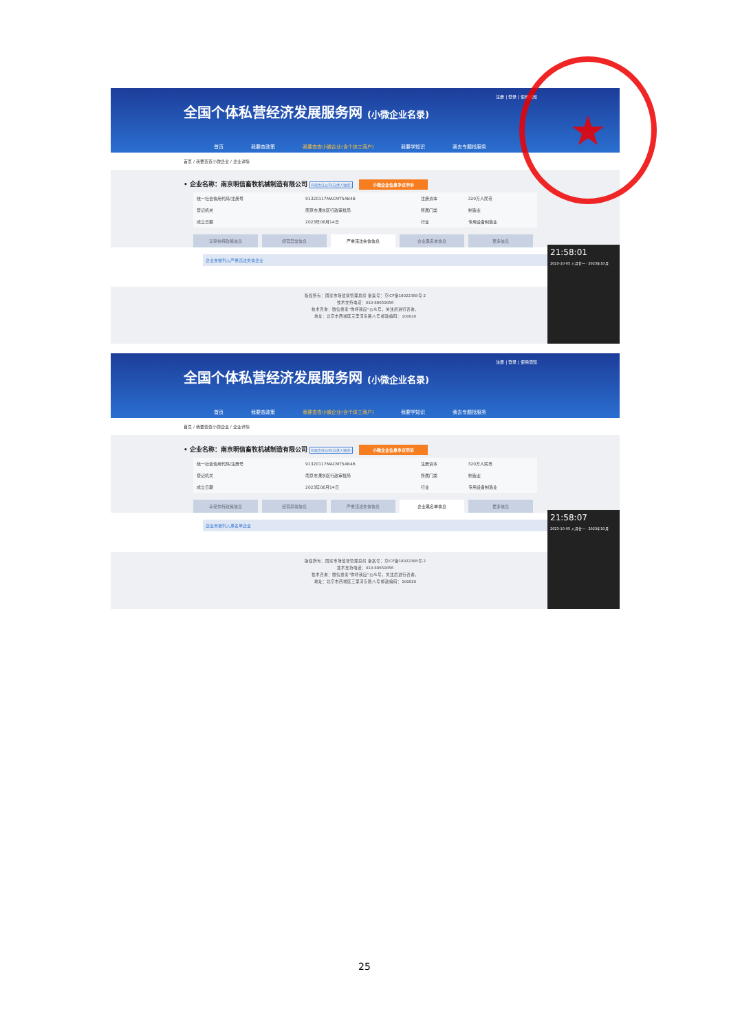注册 | 登录 | 使用须知
全国个体私营经济发展服务网 (小微企业名录)
首页 我要查政策 我要查查小微企业(含个体工商户) 我要学知识 我去专题找服务
首页 / 我要查查小微企业 / 企业详情
• 企业名称：南京明信畜牧机械制造有限公司 有限责任公司(自然人独资) 小微企业信息争议申诉
| 统一社会信用代码/注册号 | 91320117MACMT5AB4B | 注册资本 | 320万人民币 |
| 登记机关 | 南京市溧水区行政审批局 | 所属门类 | 制造业 |
| 成立日期 | 2023年06月14日 | 行业 | 专用设备制造业 |
享受扶持政策信息 经营异常信息 严重违法失信信息 企业黑名单信息 更多信息
企业未被列入严重违法失信企业
版权所有：国家市场监督管理总局 备案号：京ICP备18022388号-2
技术支持电话：010-88650856
技术咨询：微信搜索"你呼我应"公众号，关注后进行咨询。
地址：北京市西城区三里河东路八号 邮政编码：100820
21:58:01
2023-10-05 八月廿一 · 2023年10月
注册 | 登录 | 使用须知
全国个体私营经济发展服务网 (小微企业名录)
首页 我要查政策 我要查查小微企业(含个体工商户) 我要学知识 我去专题找服务
首页 / 我要查查小微企业 / 企业详情
• 企业名称：南京明信畜牧机械制造有限公司 有限责任公司(自然人独资) 小微企业信息争议申诉
| 统一社会信用代码/注册号 | 91320117MACMT5AB4B | 注册资本 | 320万人民币 |
| 登记机关 | 南京市溧水区行政审批局 | 所属门类 | 制造业 |
| 成立日期 | 2023年06月14日 | 行业 | 专用设备制造业 |
享受扶持政策信息 经营异常信息 严重违法失信信息 企业黑名单信息 更多信息
企业未被列入黑名单企业
版权所有：国家市场监督管理总局 备案号：京ICP备18022388号-2
技术支持电话：010-88650856
技术咨询：微信搜索"你呼我应"公众号，关注后进行咨询。
地址：北京市西城区三里河东路八号 邮政编码：100820
21:58:07
2023-10-05 八月廿一 · 2023年10月
★
25